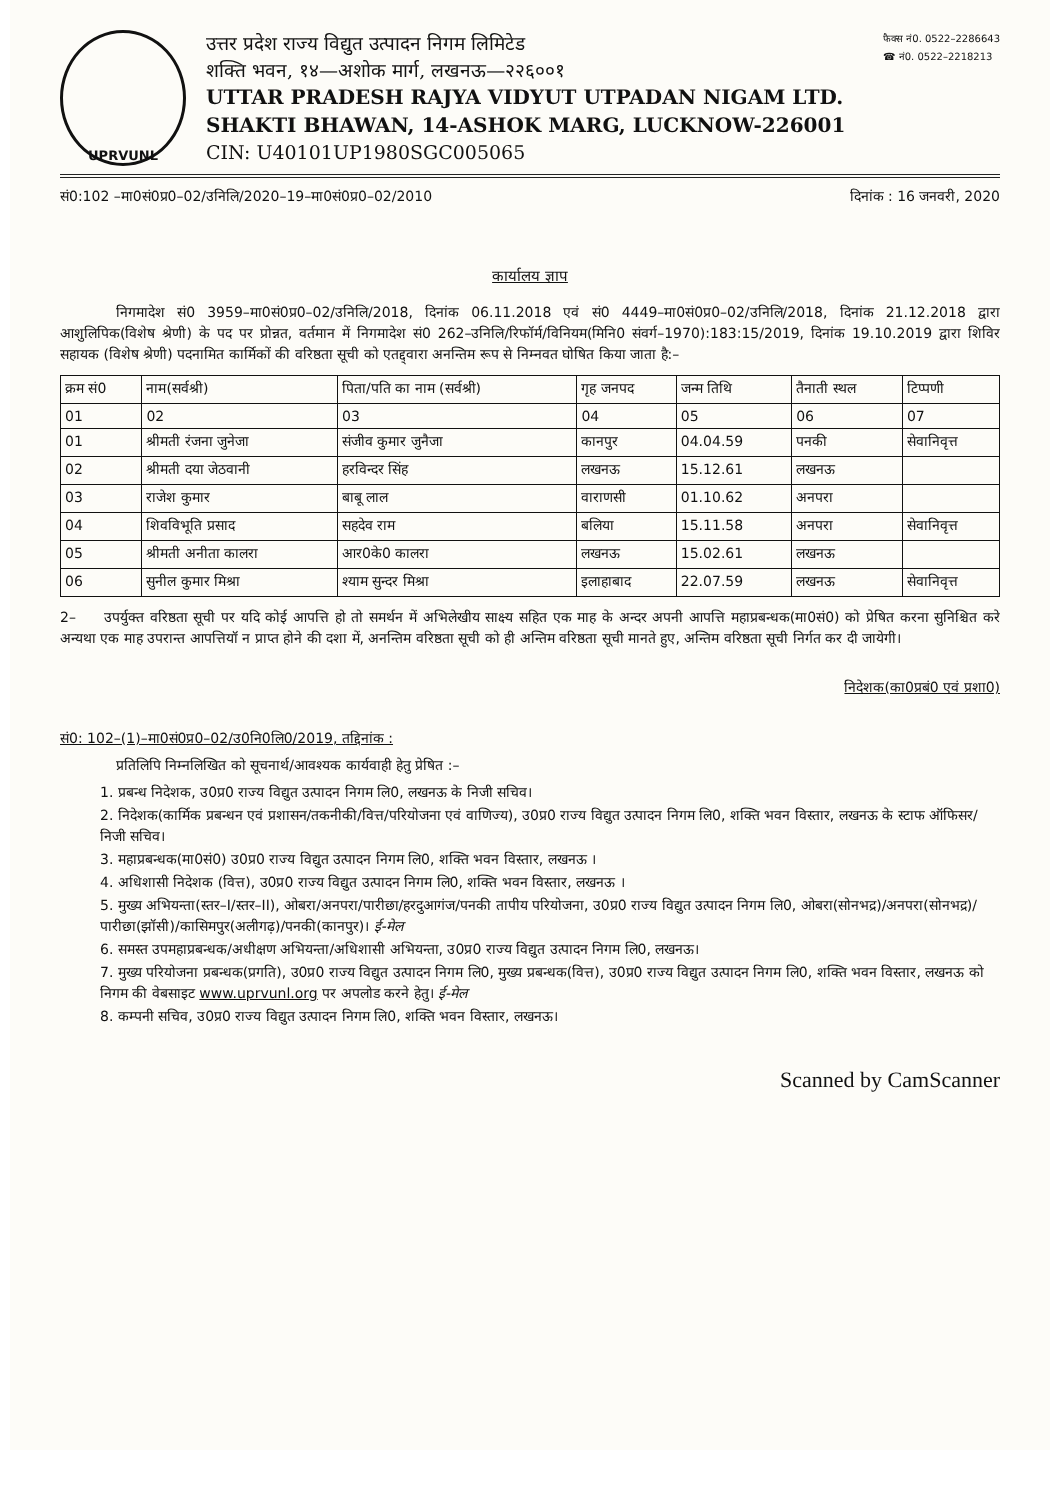UPRVUNL
उत्तर प्रदेश राज्य विद्युत उत्पादन निगम लिमिटेड
शक्ति भवन, १४—अशोक मार्ग, लखनऊ—२२६००१
UTTAR PRADESH RAJYA VIDYUT UTPADAN NIGAM LTD.
SHAKTI BHAWAN, 14-ASHOK MARG, LUCKNOW-226001
CIN: U40101UP1980SGC005065
फैक्स नं0. 0522–2286643
☎ नं0. 0522–2218213
सं0:102 –मा0सं0प्र0–02/उनिलि/2020–19–मा0सं0प्र0–02/2010 दिनांक : 16 जनवरी, 2020
कार्यालय ज्ञाप
    निगमादेश सं0 3959–मा0सं0प्र0–02/उनिलि/2018, दिनांक 06.11.2018 एवं सं0 4449–मा0सं0प्र0–02/उनिलि/2018, दिनांक 21.12.2018 द्वारा आशुलिपिक(विशेष श्रेणी) के पद पर प्रोन्नत, वर्तमान में निगमादेश सं0 262–उनिलि/रिफॉर्म/विनियम(मिनि0 संवर्ग–1970):183:15/2019, दिनांक 19.10.2019 द्वारा शिविर सहायक (विशेष श्रेणी) पदनामित कार्मिकों की वरिष्ठता सूची को एतद्द्वारा अनन्तिम रूप से निम्नवत घोषित किया जाता है:–
| क्रम सं0 | नाम(सर्वश्री) | पिता/पति का नाम (सर्वश्री) | गृह जनपद | जन्म तिथि | तैनाती स्थल | टिप्पणी |
| --- | --- | --- | --- | --- | --- | --- |
| 01 | 02 | 03 | 04 | 05 | 06 | 07 |
| 01 | श्रीमती रंजना जुनेजा | संजीव कुमार जुनैजा | कानपुर | 04.04.59 | पनकी | सेवानिवृत्त |
| 02 | श्रीमती दया जेठवानी | हरविन्दर सिंह | लखनऊ | 15.12.61 | लखनऊ | |
| 03 | राजेश कुमार | बाबू लाल | वाराणसी | 01.10.62 | अनपरा | |
| 04 | शिवविभूति प्रसाद | सहदेव राम | बलिया | 15.11.58 | अनपरा | सेवानिवृत्त |
| 05 | श्रीमती अनीता कालरा | आर0के0 कालरा | लखनऊ | 15.02.61 | लखनऊ | |
| 06 | सुनील कुमार मिश्रा | श्याम सुन्दर मिश्रा | इलाहाबाद | 22.07.59 | लखनऊ | सेवानिवृत्त |
2–  उपर्युक्त वरिष्ठता सूची पर यदि कोई आपत्ति हो तो समर्थन में अभिलेखीय साक्ष्य सहित एक माह के अन्दर अपनी आपत्ति महाप्रबन्धक(मा0सं0) को प्रेषित करना सुनिश्चित करे अन्यथा एक माह उपरान्त आपत्तियॉ न प्राप्त होने की दशा में, अनन्तिम वरिष्ठता सूची को ही अन्तिम वरिष्ठता सूची मानते हुए, अन्तिम वरिष्ठता सूची निर्गत कर दी जायेगी।
निदेशक(का0प्रबं0 एवं प्रशा0)
सं0: 102–(1)–मा0सं0प्र0–02/उ0नि0लि0/2019, तद्दिनांक :
    प्रतिलिपि निम्नलिखित को सूचनार्थ/आवश्यक कार्यवाही हेतु प्रेषित :–
1. प्रबन्ध निदेशक, उ0प्र0 राज्य विद्युत उत्पादन निगम लि0, लखनऊ के निजी सचिव।
2. निदेशक(कार्मिक प्रबन्धन एवं प्रशासन/तकनीकी/वित्त/परियोजना एवं वाणिज्य), उ0प्र0 राज्य विद्युत उत्पादन निगम लि0, शक्ति भवन विस्तार, लखनऊ के स्टाफ ऑफिसर/निजी सचिव।
3. महाप्रबन्धक(मा0सं0) उ0प्र0 राज्य विद्युत उत्पादन निगम लि0, शक्ति भवन विस्तार, लखनऊ ।
4. अधिशासी निदेशक (वित्त), उ0प्र0 राज्य विद्युत उत्पादन निगम लि0, शक्ति भवन विस्तार, लखनऊ ।
5. मुख्य अभियन्ता(स्तर–I/स्तर–II), ओबरा/अनपरा/पारीछा/हरदुआगंज/पनकी तापीय परियोजना, उ0प्र0 राज्य विद्युत उत्पादन निगम लि0, ओबरा(सोनभद्र)/अनपरा(सोनभद्र)/पारीछा(झॉसी)/कासिमपुर(अलीगढ़)/पनकी(कानपुर)। ई-मेल
6. समस्त उपमहाप्रबन्धक/अधीक्षण अभियन्ता/अधिशासी अभियन्ता, उ0प्र0 राज्य विद्युत उत्पादन निगम लि0, लखनऊ।
7. मुख्य परियोजना प्रबन्धक(प्रगति), उ0प्र0 राज्य विद्युत उत्पादन निगम लि0, मुख्य प्रबन्धक(वित्त), उ0प्र0 राज्य विद्युत उत्पादन निगम लि0, शक्ति भवन विस्तार, लखनऊ को निगम की वेबसाइट www.uprvunl.org पर अपलोड करने हेतु। ई-मेल
8. कम्पनी सचिव, उ0प्र0 राज्य विद्युत उत्पादन निगम लि0, शक्ति भवन विस्तार, लखनऊ।
Scanned by CamScanner